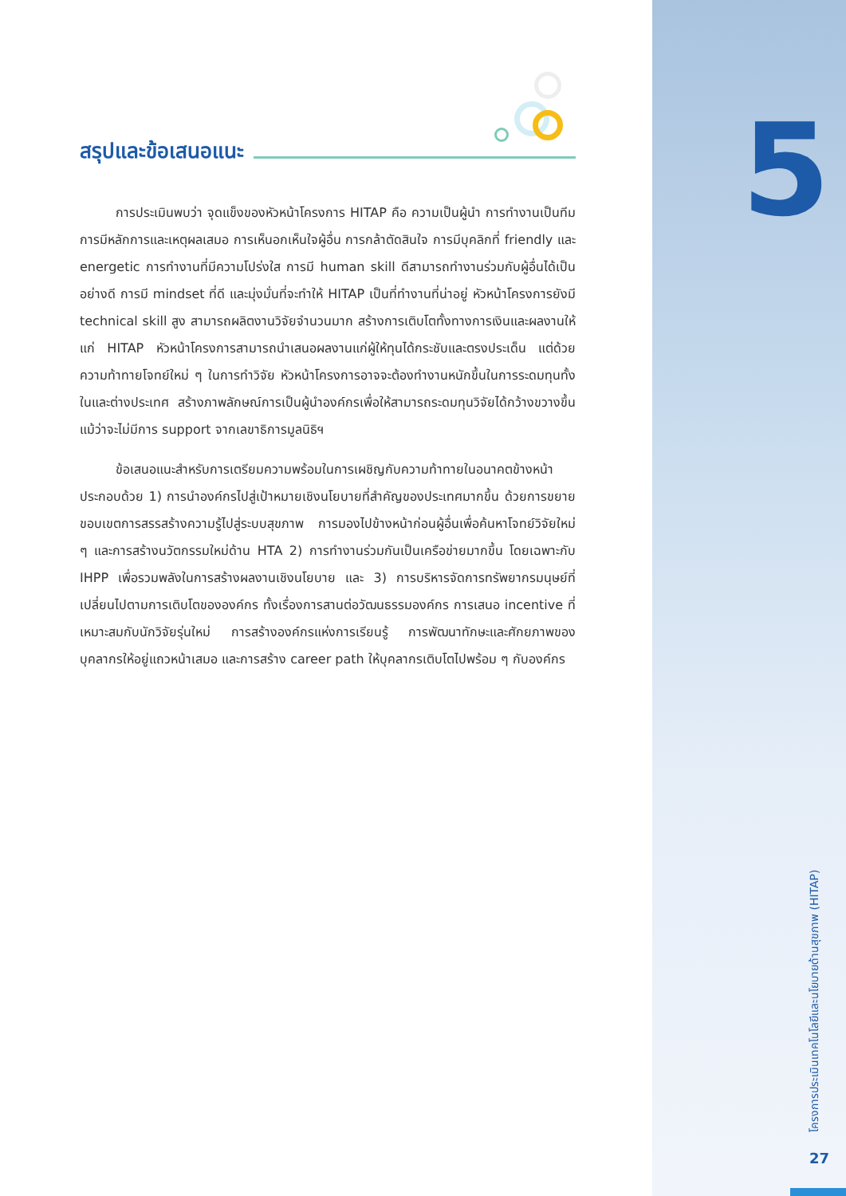สรุปและข้อเสนอแนะ
การประเมินพบว่า จุดแข็งของหัวหน้าโครงการ HITAP คือ ความเป็นผู้นำ การทำงานเป็นทีม การมีหลักการและเหตุผลเสมอ การเห็นอกเห็นใจผู้อื่น การกล้าตัดสินใจ การมีบุคลิกที่ friendly และ energetic การทำงานที่มีความโปร่งใส การมี human skill ดีสามารถทำงานร่วมกับผู้อื่นได้เป็นอย่างดี การมี mindset ที่ดี และมุ่งมั่นที่จะทำให้ HITAP เป็นที่ทำงานที่น่าอยู่ หัวหน้าโครงการยังมี technical skill สูง สามารถผลิตงานวิจัยจำนวนมาก สร้างการเติบโตทั้งทางการเงินและผลงานให้แก่ HITAP หัวหน้าโครงการสามารถนำเสนอผลงานแก่ผู้ให้ทุนได้กระชับและตรงประเด็น แต่ด้วยความท้าทายโจทย์ใหม่ ๆ ในการทำวิจัย หัวหน้าโครงการอาจจะต้องทำงานหนักขึ้นในการระดมทุนทั้งในและต่างประเทศ สร้างภาพลักษณ์การเป็นผู้นำองค์กรเพื่อให้สามารถระดมทุนวิจัยได้กว้างขวางขึ้นแม้ว่าจะไม่มีการ support จากเลขาธิการมูลนิธิฯ
ข้อเสนอแนะสำหรับการเตรียมความพร้อมในการเผชิญกับความท้าทายในอนาคตข้างหน้าประกอบด้วย 1) การนำองค์กรไปสู่เป้าหมายเชิงนโยบายที่สำคัญของประเทศมากขึ้น ด้วยการขยายขอบเขตการสรรสร้างความรู้ไปสู่ระบบสุขภาพ การมองไปข้างหน้าก่อนผู้อื่นเพื่อค้นหาโจทย์วิจัยใหม่ ๆ และการสร้างนวัตกรรมใหม่ด้าน HTA 2) การทำงานร่วมกันเป็นเครือข่ายมากขึ้น โดยเฉพาะกับ IHPP เพื่อรวมพลังในการสร้างผลงานเชิงนโยบาย และ 3) การบริหารจัดการทรัพยากรมนุษย์ที่เปลี่ยนไปตามการเติบโตขององค์กร ทั้งเรื่องการสานต่อวัฒนธรรมองค์กร การเสนอ incentive ที่เหมาะสมกับนักวิจัยรุ่นใหม่ การสร้างองค์กรแห่งการเรียนรู้ การพัฒนาทักษะและศักยภาพของบุคลากรให้อยู่แถวหน้าเสมอ และการสร้าง career path ให้บุคลากรเติบโตไปพร้อม ๆ กับองค์กร
5
โครงการประเมินเทคโนโลยีและนโยบายด้านสุขภาพ (HITAP)
27